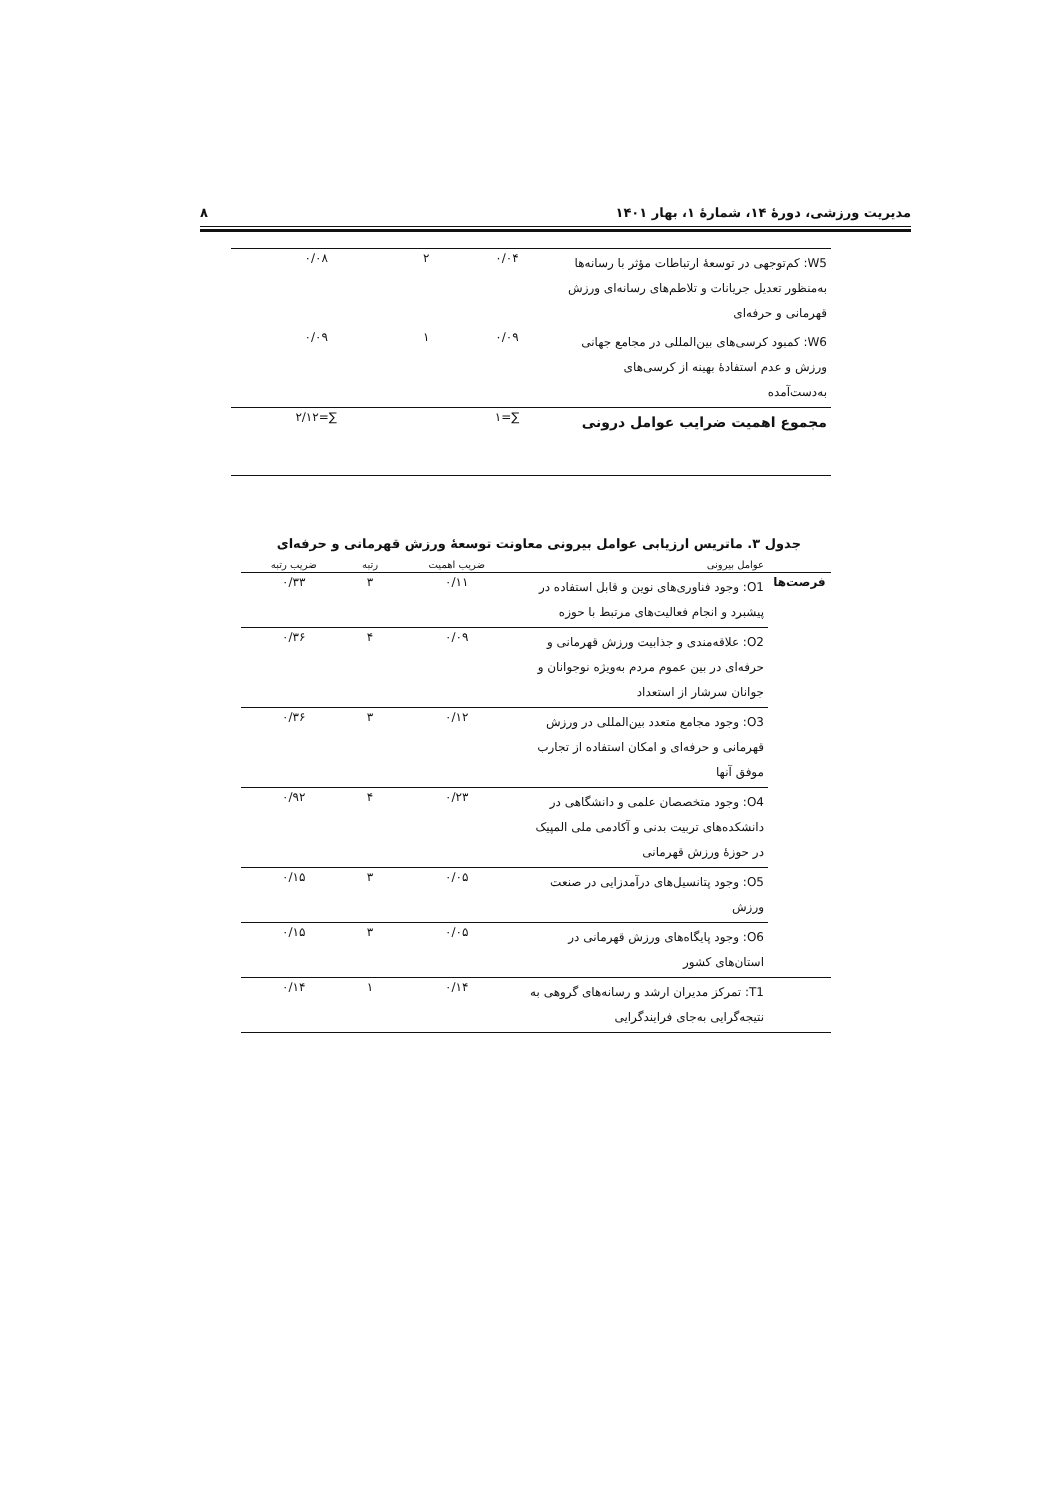مدیریت ورزشی، دورهٔ ۱۴، شمارهٔ ۱، بهار ۱۴۰۱ ۸
| W5: کم‌توجهی در توسعهٔ ارتباطات مؤثر با رسانه‌ها به‌منظور تعدیل جریانات و تلاطم‌های رسانه‌ای ورزش قهرمانی و حرفه‌ای | ۰/۰۴ | ۲ | ۰/۰۸ |
| W6: کمبود کرسی‌های بین‌المللی در مجامع جهانی ورزش و عدم استفادهٔ بهینه از کرسی‌های به‌دست‌آمده | ۰/۰۹ | ۱ | ۰/۰۹ |
| مجموع اهمیت ضرایب عوامل درونی | ∑=۱ | | ∑=۲/۱۲ |
جدول ۳. ماتریس ارزیابی عوامل بیرونی معاونت توسعهٔ ورزش قهرمانی و حرفه‌ای
| | عوامل بیرونی | ضریب اهمیت | رتبه | ضریب رتبه |
| --- | --- | --- | --- | --- |
| فرصت‌ها | O1: وجود فناوری‌های نوین و قابل استفاده در پیشبرد و انجام فعالیت‌های مرتبط با حوزه | ۰/۱۱ | ۳ | ۰/۳۳ |
| | O2: علاقه‌مندی و جذابیت ورزش قهرمانی و حرفه‌ای در بین عموم مردم به‌ویژه نوجوانان و جوانان سرشار از استعداد | ۰/۰۹ | ۴ | ۰/۳۶ |
| | O3: وجود مجامع متعدد بین‌المللی در ورزش قهرمانی و حرفه‌ای و امکان استفاده از تجارب موفق آنها | ۰/۱۲ | ۳ | ۰/۳۶ |
| | O4: وجود متخصصان علمی و دانشگاهی در دانشکده‌های تربیت بدنی و آکادمی ملی المپیک در حوزهٔ ورزش قهرمانی | ۰/۲۳ | ۴ | ۰/۹۲ |
| | O5: وجود پتانسیل‌های درآمدزایی در صنعت ورزش | ۰/۰۵ | ۳ | ۰/۱۵ |
| | O6: وجود پایگاه‌های ورزش قهرمانی در استان‌های کشور | ۰/۰۵ | ۳ | ۰/۱۵ |
| | T1: تمرکز مدیران ارشد و رسانه‌های گروهی به نتیجه‌گرایی به‌جای فرایندگرایی | ۰/۱۴ | ۱ | ۰/۱۴ |